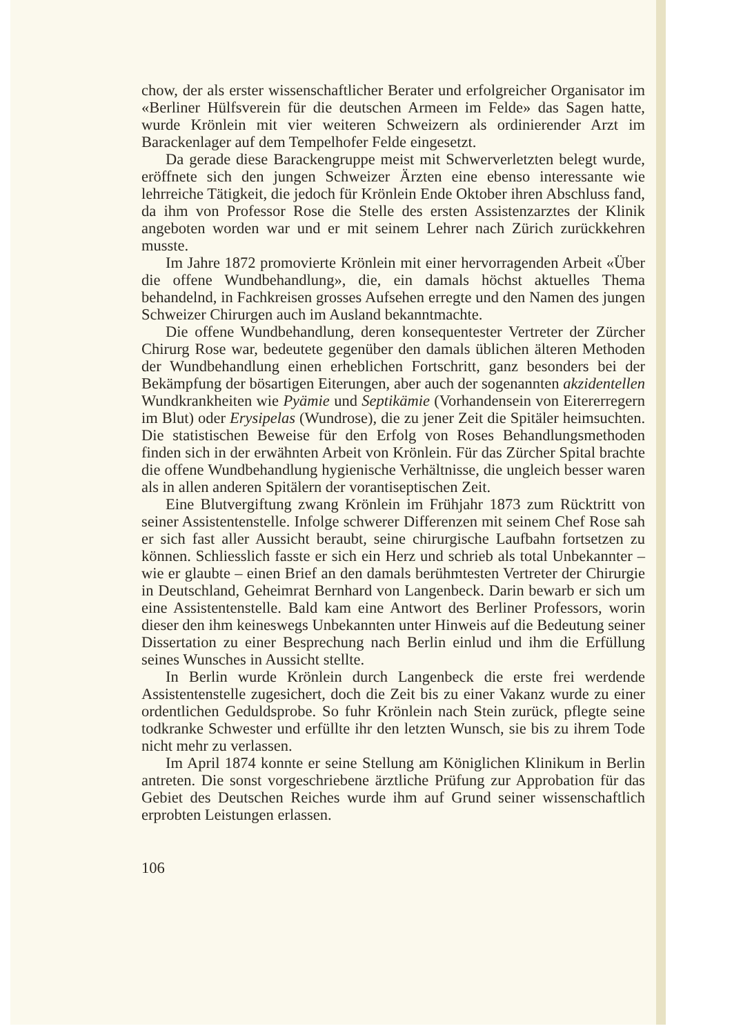chow, der als erster wissenschaftlicher Berater und erfolgreicher Organisator im «Berliner Hülfsverein für die deutschen Armeen im Felde» das Sagen hatte, wurde Krönlein mit vier weiteren Schweizern als ordinierender Arzt im Barackenlager auf dem Tempelhofer Felde eingesetzt.
Da gerade diese Barackengruppe meist mit Schwerverletzten belegt wurde, eröffnete sich den jungen Schweizer Ärzten eine ebenso interessante wie lehrreiche Tätigkeit, die jedoch für Krönlein Ende Oktober ihren Abschluss fand, da ihm von Professor Rose die Stelle des ersten Assistenzarztes der Klinik angeboten worden war und er mit seinem Lehrer nach Zürich zurückkehren musste.
Im Jahre 1872 promovierte Krönlein mit einer hervorragenden Arbeit «Über die offene Wundbehandlung», die, ein damals höchst aktuelles Thema behandelnd, in Fachkreisen grosses Aufsehen erregte und den Namen des jungen Schweizer Chirurgen auch im Ausland bekanntmachte.
Die offene Wundbehandlung, deren konsequentester Vertreter der Zürcher Chirurg Rose war, bedeutete gegenüber den damals üblichen älteren Methoden der Wundbehandlung einen erheblichen Fortschritt, ganz besonders bei der Bekämpfung der bösartigen Eiterungen, aber auch der sogenannten akzidentellen Wundkrankheiten wie Pyämie und Septikämie (Vorhandensein von Eitererregern im Blut) oder Erysipelas (Wundrose), die zu jener Zeit die Spitäler heimsuchten. Die statistischen Beweise für den Erfolg von Roses Behandlungsmethoden finden sich in der erwähnten Arbeit von Krönlein. Für das Zürcher Spital brachte die offene Wundbehandlung hygienische Verhältnisse, die ungleich besser waren als in allen anderen Spitälern der vorantiseptischen Zeit.
Eine Blutvergiftung zwang Krönlein im Frühjahr 1873 zum Rücktritt von seiner Assistentenstelle. Infolge schwerer Differenzen mit seinem Chef Rose sah er sich fast aller Aussicht beraubt, seine chirurgische Laufbahn fortsetzen zu können. Schliesslich fasste er sich ein Herz und schrieb als total Unbekannter – wie er glaubte – einen Brief an den damals berühmtesten Vertreter der Chirurgie in Deutschland, Geheimrat Bernhard von Langenbeck. Darin bewarb er sich um eine Assistentenstelle. Bald kam eine Antwort des Berliner Professors, worin dieser den ihm keineswegs Unbekannten unter Hinweis auf die Bedeutung seiner Dissertation zu einer Besprechung nach Berlin einlud und ihm die Erfüllung seines Wunsches in Aussicht stellte.
In Berlin wurde Krönlein durch Langenbeck die erste frei werdende Assistentenstelle zugesichert, doch die Zeit bis zu einer Vakanz wurde zu einer ordentlichen Geduldsprobe. So fuhr Krönlein nach Stein zurück, pflegte seine todkranke Schwester und erfüllte ihr den letzten Wunsch, sie bis zu ihrem Tode nicht mehr zu verlassen.
Im April 1874 konnte er seine Stellung am Königlichen Klinikum in Berlin antreten. Die sonst vorgeschriebene ärztliche Prüfung zur Approbation für das Gebiet des Deutschen Reiches wurde ihm auf Grund seiner wissenschaftlich erprobten Leistungen erlassen.
106